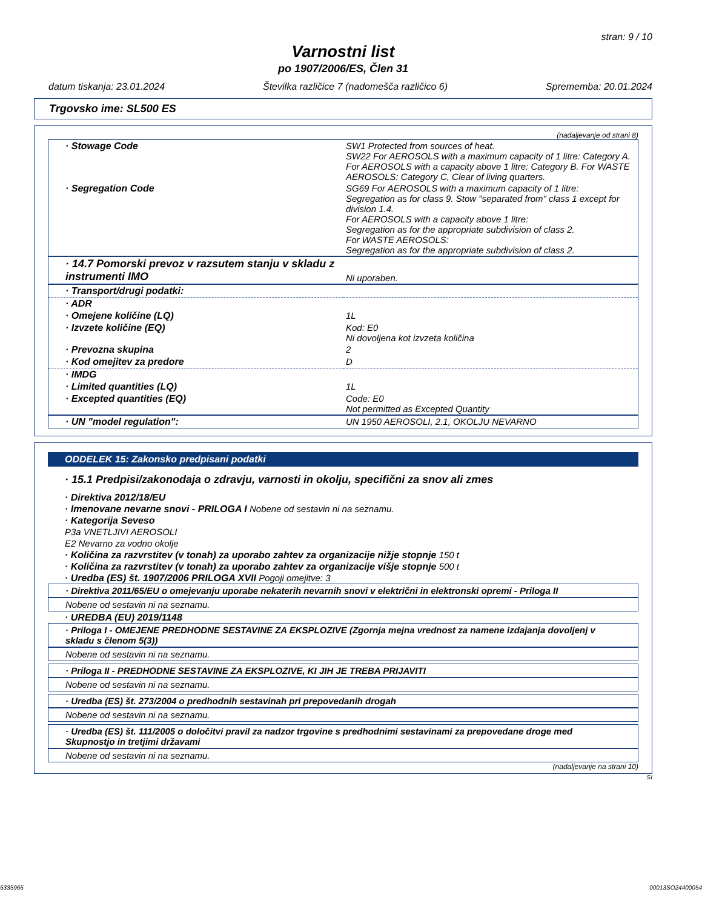stran: 9 / 10
Varnostni list
po 1907/2006/ES, Člen 31
datum tiskanja: 23.01.2024 Številka različice 7 (nadomešča različico 6) Sprememba: 20.01.2024
Trgovsko ime: SL500 ES
(nadaljevanje od strani 8)
| · Stowage Code | SW1 Protected from sources of heat. SW22 For AEROSOLS with a maximum capacity of 1 litre: Category A. For AEROSOLS with a capacity above 1 litre: Category B. For WASTE AEROSOLS: Category C, Clear of living quarters. |
| · Segregation Code | SG69 For AEROSOLS with a maximum capacity of 1 litre: Segregation as for class 9. Stow "separated from" class 1 except for division 1.4. For AEROSOLS with a capacity above 1 litre: Segregation as for the appropriate subdivision of class 2. For WASTE AEROSOLS: Segregation as for the appropriate subdivision of class 2. |
| · 14.7 Pomorski prevoz v razsutem stanju v skladu z instrumenti IMO | Ni uporaben. |
| · Transport/drugi podatki: | |
| · ADR | |
| · Omejene količine (LQ) | 1L |
| · Izvzete količine (EQ) | Kod: E0 Ni dovoljena kot izvzeta količina |
| · Prevozna skupina | 2 |
| · Kod omejitev za predore | D |
| · IMDG | |
| · Limited quantities (LQ) | 1L |
| · Excepted quantities (EQ) | Code: E0 Not permitted as Excepted Quantity |
| · UN "model regulation": | UN 1950 AEROSOLI, 2.1, OKOLJU NEVARNO |
ODDELEK 15: Zakonsko predpisani podatki
· 15.1 Predpisi/zakonodaja o zdravju, varnosti in okolju, specifični za snov ali zmes
· Direktiva 2012/18/EU
· Imenovane nevarne snovi - PRILOGA I Nobene od sestavin ni na seznamu.
· Kategorija Seveso
P3a VNETLJIVI AEROSOLI
E2 Nevarno za vodno okolje
· Količina za razvrstitev (v tonah) za uporabo zahtev za organizacije nižje stopnje 150 t
· Količina za razvrstitev (v tonah) za uporabo zahtev za organizacije višje stopnje 500 t
· Uredba (ES) št. 1907/2006 PRILOGA XVII Pogoji omejitve: 3
· Direktiva 2011/65/EU o omejevanju uporabe nekaterih nevarnih snovi v električni in elektronski opremi - Priloga II
Nobene od sestavin ni na seznamu.
· UREDBA (EU) 2019/1148
· Priloga I - OMEJENE PREDHODNE SESTAVINE ZA EKSPLOZIVE (Zgornja mejna vrednost za namene izdajanja dovoljenj v skladu s členom 5(3))
Nobene od sestavin ni na seznamu.
· Priloga II - PREDHODNE SESTAVINE ZA EKSPLOZIVE, KI JIH JE TREBA PRIJAVITI
Nobene od sestavin ni na seznamu.
· Uredba (ES) št. 273/2004 o predhodnih sestavinah pri prepovedanih drogah
Nobene od sestavin ni na seznamu.
· Uredba (ES) št. 111/2005 o določitvi pravil za nadzor trgovine s predhodnimi sestavinami za prepovedane droge med Skupnostjo in tretjimi državami
Nobene od sestavin ni na seznamu.
(nadaljevanje na strani 10)
SI
5335965 00013SO24400054